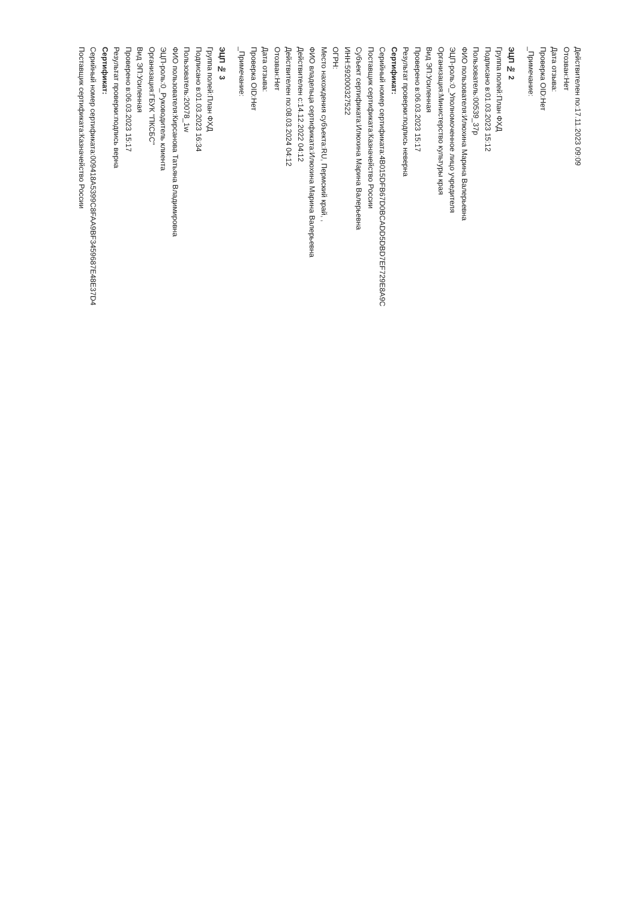Действителен по:17.11.2023 09:09
Отозван:Нет
Дата отзыва:
Проверка OID:Нет
_Примечание:
ЭЦП № 2
Группа полей:План ФХД
Подписано в:01.03.2023 15:12
Пользователь:00539_37р
ФИО пользователя:Илюхина Марина Валерьевна
ЭЦП-роль:0_Уполномоченное лицо учредителя
Организация:Министерство культуры края
Вид ЭП:Усиленная
Проверено в:06.03.2023 15:17
Результат проверки:подпись неверна
Сертификат:
Серийный номер сертификата:4B015DFB67D0BCADD5DBD7EF729E8A9C
Поставщик сертификата:Казначейство России
Субъект сертификата:Илюхина Марина Валерьевна
ИНН:592000327522
ОГРН:
Место нахождения субъекта:RU, Пермский край, ,
ФИО владельца сертификата:Илюхина Марина Валерьевна
Действителен с:14.12.2022 04:12
Действителен по:08.03.2024 04:12
Отозван:Нет
Дата отзыва:
Проверка OID:Нет
_Примечание:
ЭЦП № 3
Группа полей:План ФХД
Подписано в:01.03.2023 16:34
Пользователь:20078_1w
ФИО пользователя:Кирсанова Татьяна Владимировна
ЭЦП-роль:0_Руководитель клиента
Организация:ГБУК "ПКСБС"
Вид ЭП:Усиленная
Проверено в:06.03.2023 15:17
Результат проверки:подпись верна
Сертификат:
Серийный номер сертификата:009418A5399C8FAA9BF3459687E48E37D4
Поставщик сертификата:Казначейство России